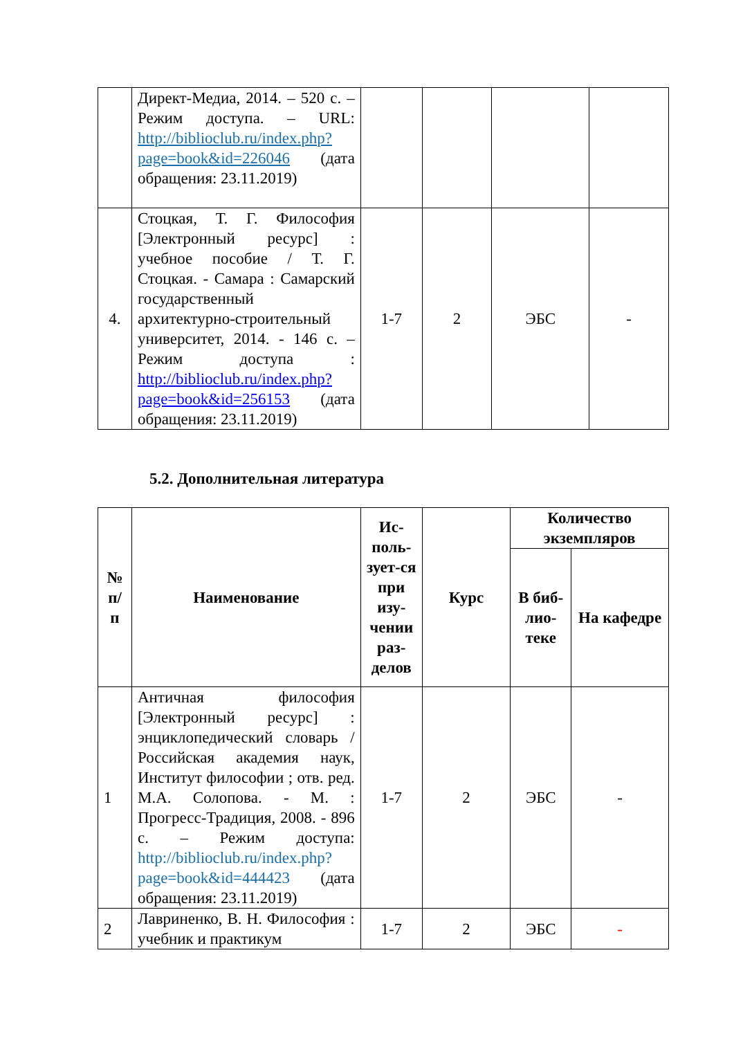| | Директ-Медиа, 2014. – 520 с. – Режим доступа. – URL: http://biblioclub.ru/index.php?page=book&id=226046 (дата обращения: 23.11.2019) | | | | |
| 4. | Стоцкая, Т. Г. Философия [Электронный ресурс] : учебное пособие / Т. Г. Стоцкая. - Самара : Самарский государственный архитектурно-строительный университет, 2014. - 146 с. – Режим доступа : http://biblioclub.ru/index.php?page=book&id=256153 (дата обращения: 23.11.2019) | 1-7 | 2 | ЭБС | - |
5.2. Дополнительная литература
| № п/п | Наименование | Ис-поль-зует-ся при изу-чении раз-делов | Курс | Количество экземпляров | |
| --- | --- | --- | --- | --- | --- |
| | | | | В биб-лио-теке | На кафедре |
| 1 | Античная философия [Электронный ресурс] : энциклопедический словарь / Российская академия наук, Институт философии ; отв. ред. М.А. Солопова. - М. : Прогресс-Традиция, 2008. - 896 с. – Режим доступа: http://biblioclub.ru/index.php?page=book&id=444423 (дата обращения: 23.11.2019) | 1-7 | 2 | ЭБС | - |
| 2 | Лавриненко, В. Н. Философия : учебник и практикум | 1-7 | 2 | ЭБС | - |